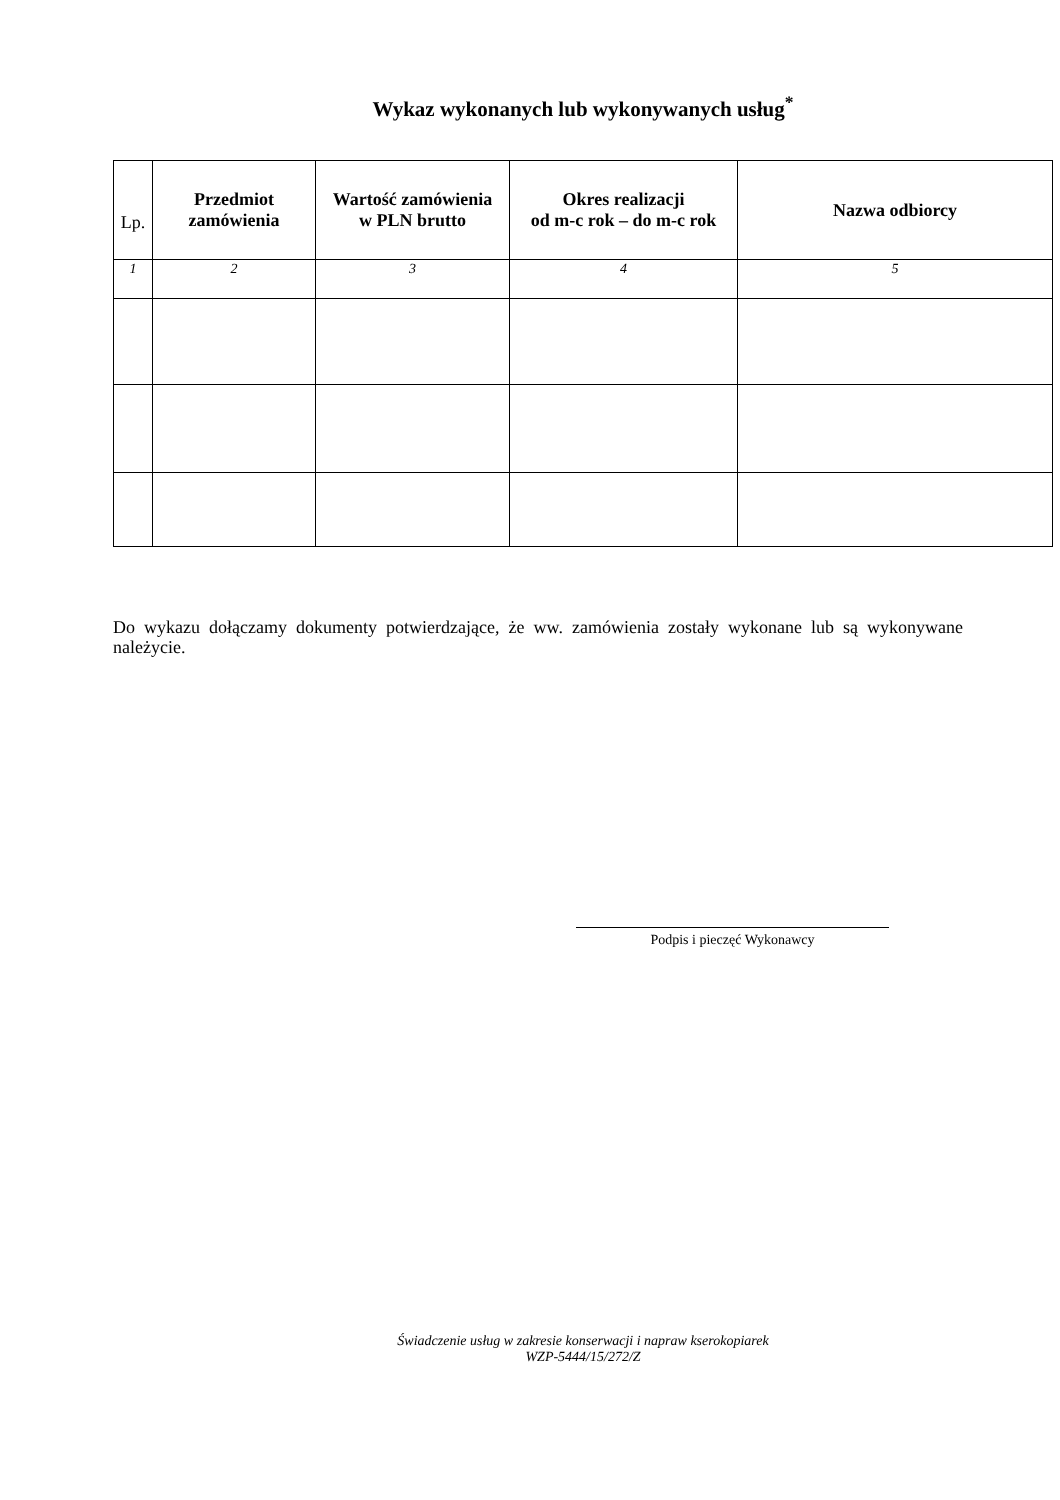Wykaz wykonanych lub wykonywanych usług<sup>*</sup>
| Lp. | Przedmiot zamówienia | Wartość zamówienia w PLN brutto | Okres realizacji od m-c rok – do m-c rok | Nazwa odbiorcy |
| 1 | 2 | 3 | 4 | 5 |
Do wykazu dołączamy dokumenty potwierdzające, że ww. zamówienia zostały wykonane lub są wykonywane należycie.
Podpis i pieczęć Wykonawcy
Świadczenie usług w zakresie konserwacji i napraw kserokopiarek
WZP-5444/15/272/Z